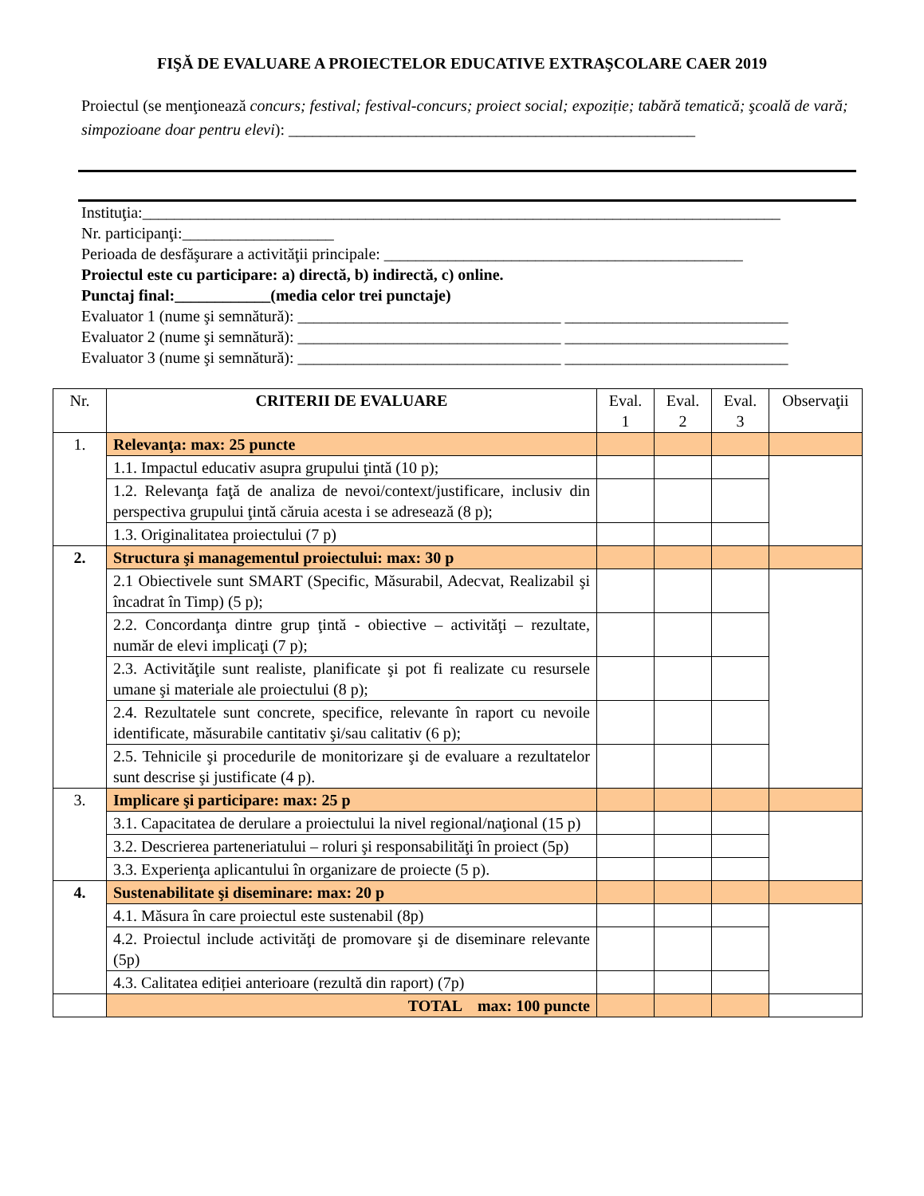FIŞĂ DE EVALUARE A PROIECTELOR EDUCATIVE EXTRAŞCOLARE CAER 2019
Proiectul (se menţionează concurs; festival; festival-concurs; proiect social; expoziție; tabără tematică; şcoală de vară; simpozioane doar pentru elevi): ___________________________________________________
Instituţia:________________________________________________________________________________
Nr. participanţi:___________________
Perioada de desfăşurare a activităţii principale: _____________________________________________
Proiectul este cu participare: a) directă, b) indirectă, c) online.
Punctaj final:____________(media celor trei punctaje)
Evaluator 1 (nume şi semnătură): _________________________________ ____________________________
Evaluator 2 (nume şi semnătură): _________________________________ ____________________________
Evaluator 3 (nume şi semnătură): _________________________________ ____________________________
| Nr. | CRITERII DE EVALUARE | Eval. 1 | Eval. 2 | Eval. 3 | Observaţii |
| --- | --- | --- | --- | --- | --- |
| 1. | Relevanţa: max: 25 puncte | | | | |
| | 1.1. Impactul educativ asupra grupului ţintă (10 p); | | | | |
| | 1.2. Relevanţa faţă de analiza de nevoi/context/justificare, inclusiv din perspectiva grupului ţintă căruia acesta i se adresează (8 p); | | | | |
| | 1.3. Originalitatea proiectului (7 p) | | | | |
| 2. | Structura şi managementul proiectului: max: 30 p | | | | |
| | 2.1 Obiectivele sunt SMART (Specific, Măsurabil, Adecvat, Realizabil şi încadrat în Timp) (5 p); | | | | |
| | 2.2. Concordanţa dintre grup ţintă - obiective – activităţi – rezultate, număr de elevi implicaţi (7 p); | | | | |
| | 2.3. Activităţile sunt realiste, planificate şi pot fi realizate cu resursele umane şi materiale ale proiectului (8 p); | | | | |
| | 2.4. Rezultatele sunt concrete, specifice, relevante în raport cu nevoile identificate, măsurabile cantitativ şi/sau calitativ (6 p); | | | | |
| | 2.5. Tehnicile şi procedurile de monitorizare şi de evaluare a rezultatelor sunt descrise şi justificate (4 p). | | | | |
| 3. | Implicare şi participare: max: 25 p | | | | |
| | 3.1. Capacitatea de derulare a proiectului la nivel regional/naţional (15 p) | | | | |
| | 3.2. Descrierea parteneriatului – roluri şi responsabilităţi în proiect (5p) | | | | |
| | 3.3. Experienţa aplicantului în organizare de proiecte (5 p). | | | | |
| 4. | Sustenabilitate şi diseminare: max: 20 p | | | | |
| | 4.1. Măsura în care proiectul este sustenabil (8p) | | | | |
| | 4.2. Proiectul include activităţi de promovare şi de diseminare relevante (5p) | | | | |
| | 4.3. Calitatea ediției anterioare (rezultă din raport) (7p) | | | | |
| | TOTAL max: 100 puncte | | | | |